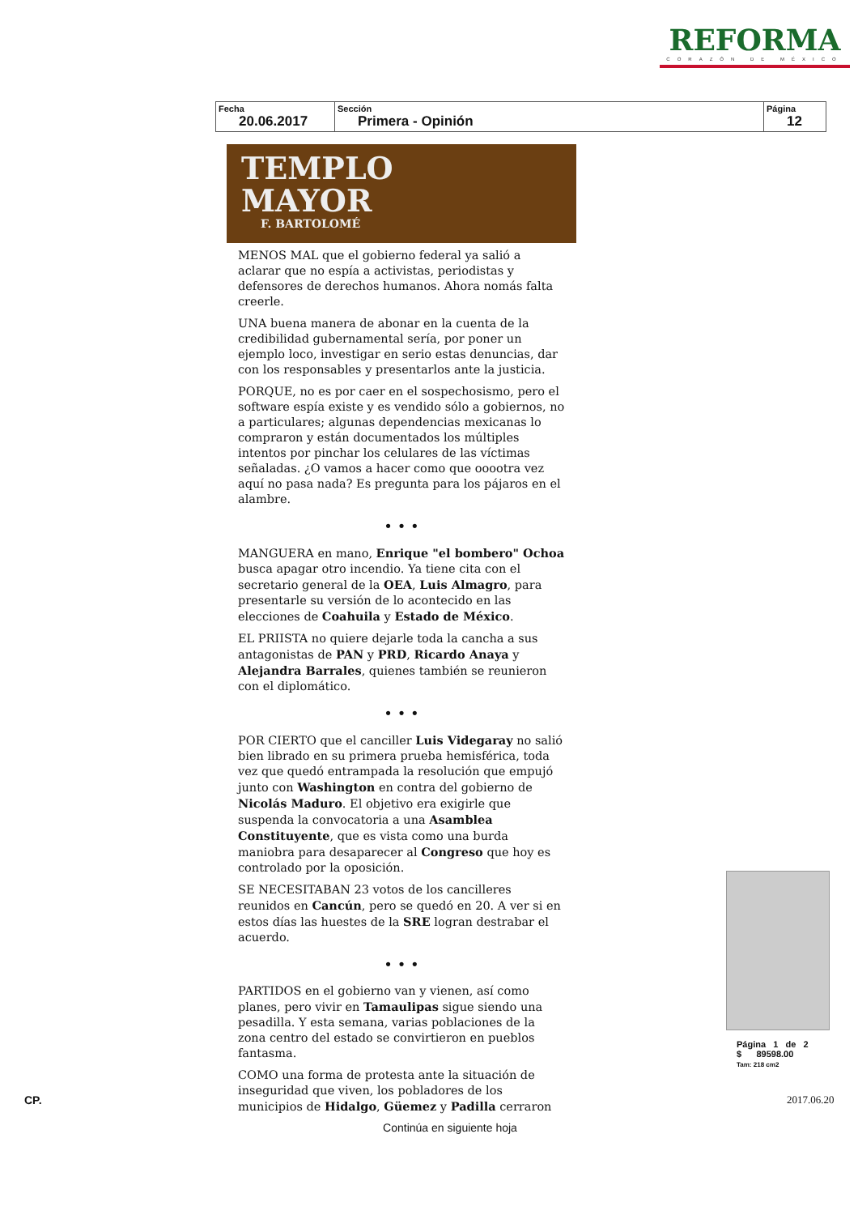REFORMA
CORAZÓN DE MÉXICO
| Fecha 20.06.2017 | Sección Primera - Opinión | Página 12 |
TEMPLO
MAYOR
F. BARTOLOMÉ
MENOS MAL que el gobierno federal ya salió a aclarar que no espía a activistas, periodistas y defensores de derechos humanos. Ahora nomás falta creerle.
UNA buena manera de abonar en la cuenta de la credibilidad gubernamental sería, por poner un ejemplo loco, investigar en serio estas denuncias, dar con los responsables y presentarlos ante la justicia.
PORQUE, no es por caer en el sospechosismo, pero el software espía existe y es vendido sólo a gobiernos, no a particulares; algunas dependencias mexicanas lo compraron y están documentados los múltiples intentos por pinchar los celulares de las víctimas señaladas. ¿O vamos a hacer como que ooootra vez aquí no pasa nada? Es pregunta para los pájaros en el alambre.
• • •
MANGUERA en mano, Enrique "el bombero" Ochoa busca apagar otro incendio. Ya tiene cita con el secretario general de la OEA, Luis Almagro, para presentarle su versión de lo acontecido en las elecciones de Coahuila y Estado de México.
EL PRIISTA no quiere dejarle toda la cancha a sus antagonistas de PAN y PRD, Ricardo Anaya y Alejandra Barrales, quienes también se reunieron con el diplomático.
• • •
POR CIERTO que el canciller Luis Videgaray no salió bien librado en su primera prueba hemisférica, toda vez que quedó entrampada la resolución que empujó junto con Washington en contra del gobierno de Nicolás Maduro. El objetivo era exigirle que suspenda la convocatoria a una Asamblea Constituyente, que es vista como una burda maniobra para desaparecer al Congreso que hoy es controlado por la oposición.
SE NECESITABAN 23 votos de los cancilleres reunidos en Cancún, pero se quedó en 20. A ver si en estos días las huestes de la SRE logran destrabar el acuerdo.
• • •
PARTIDOS en el gobierno van y vienen, así como planes, pero vivir en Tamaulipas sigue siendo una pesadilla. Y esta semana, varias poblaciones de la zona centro del estado se convirtieron en pueblos fantasma.
COMO una forma de protesta ante la situación de inseguridad que viven, los pobladores de los municipios de Hidalgo, Güemez y Padilla cerraron
Continúa en siguiente hoja
Página 1 de 2
$ 89598.00
Tam: 218 cm2
CP. 2017.06.20